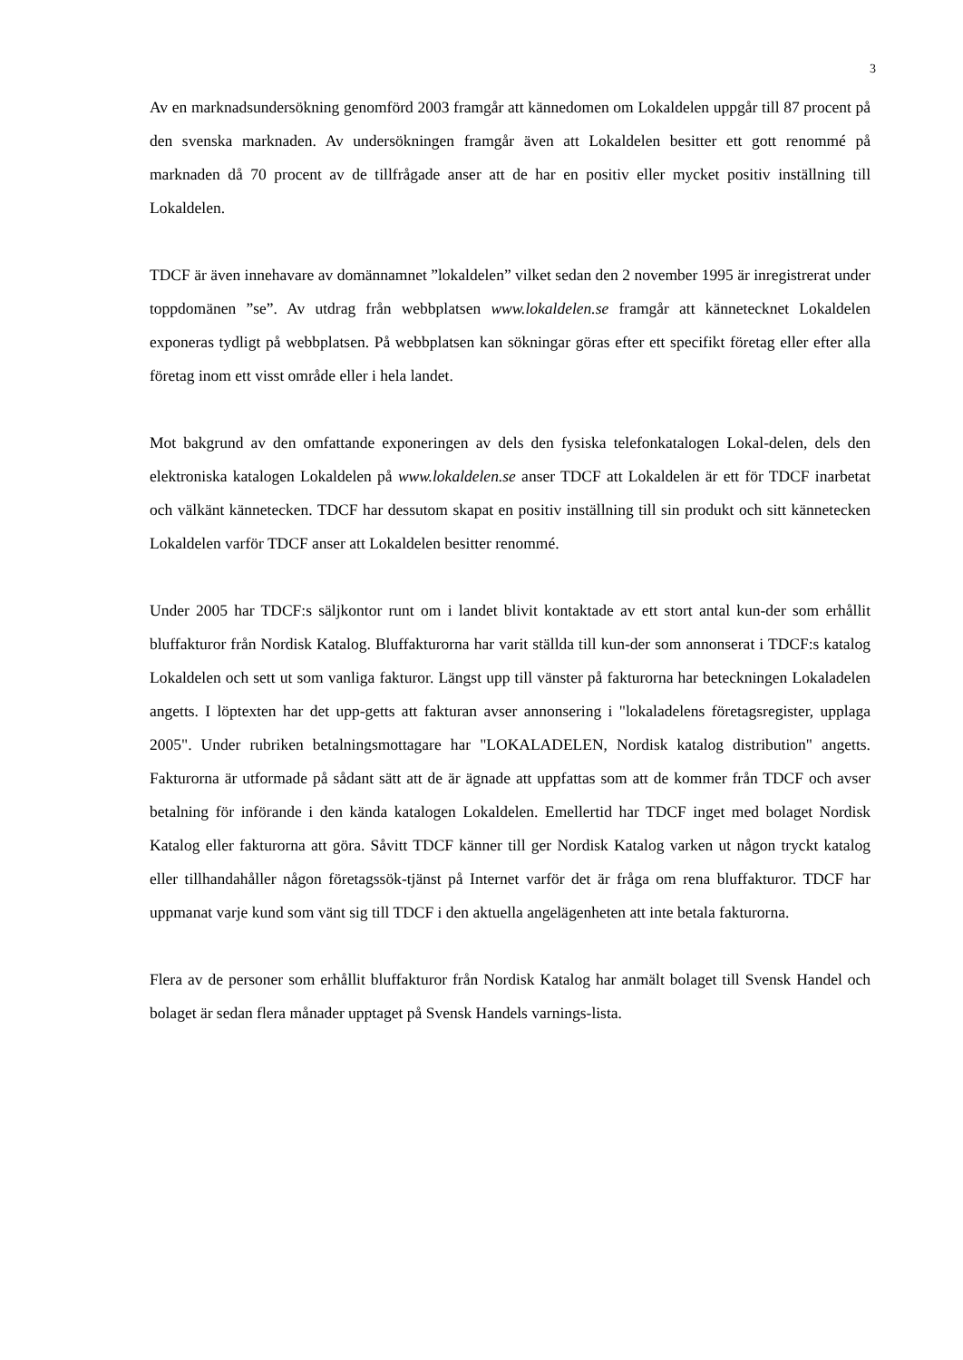3
Av en marknadsundersökning genomförd 2003 framgår att kännedomen om Lokaldelen uppgår till 87 procent på den svenska marknaden. Av undersökningen framgår även att Lokaldelen besitter ett gott renommé på marknaden då 70 procent av de tillfrågade anser att de har en positiv eller mycket positiv inställning till Lokaldelen.
TDCF är även innehavare av domännamnet ”lokaldelen” vilket sedan den 2 november 1995 är inregistrerat under toppdomänen ”se”. Av utdrag från webbplatsen www.lokaldelen.se framgår att kännetecknet Lokaldelen exponeras tydligt på webbplatsen. På webbplatsen kan sökningar göras efter ett specifikt företag eller efter alla företag inom ett visst område eller i hela landet.
Mot bakgrund av den omfattande exponeringen av dels den fysiska telefonkatalogen Lokal-delen, dels den elektroniska katalogen Lokaldelen på www.lokaldelen.se anser TDCF att Lokaldelen är ett för TDCF inarbetat och välkänt kännetecken. TDCF har dessutom skapat en positiv inställning till sin produkt och sitt kännetecken Lokaldelen varför TDCF anser att Lokaldelen besitter renommé.
Under 2005 har TDCF:s säljkontor runt om i landet blivit kontaktade av ett stort antal kun-der som erhållit bluffakturor från Nordisk Katalog. Bluffakturorna har varit ställda till kun-der som annonserat i TDCF:s katalog Lokaldelen och sett ut som vanliga fakturor. Längst upp till vänster på fakturorna har beteckningen Lokaladelen angetts. I löptexten har det upp-getts att fakturan avser annonsering i "lokaladelens företagsregister, upplaga 2005". Under rubriken betalningsmottagare har "LOKALADELEN, Nordisk katalog distribution" angetts. Fakturorna är utformade på sådant sätt att de är ägnade att uppfattas som att de kommer från TDCF och avser betalning för införande i den kända katalogen Lokaldelen. Emellertid har TDCF inget med bolaget Nordisk Katalog eller fakturorna att göra. Såvitt TDCF känner till ger Nordisk Katalog varken ut någon tryckt katalog eller tillhandahåller någon företagssök-tjänst på Internet varför det är fråga om rena bluffakturor. TDCF har uppmanat varje kund som vänt sig till TDCF i den aktuella angelägenheten att inte betala fakturorna.
Flera av de personer som erhållit bluffakturor från Nordisk Katalog har anmält bolaget till Svensk Handel och bolaget är sedan flera månader upptaget på Svensk Handels varnings-lista.